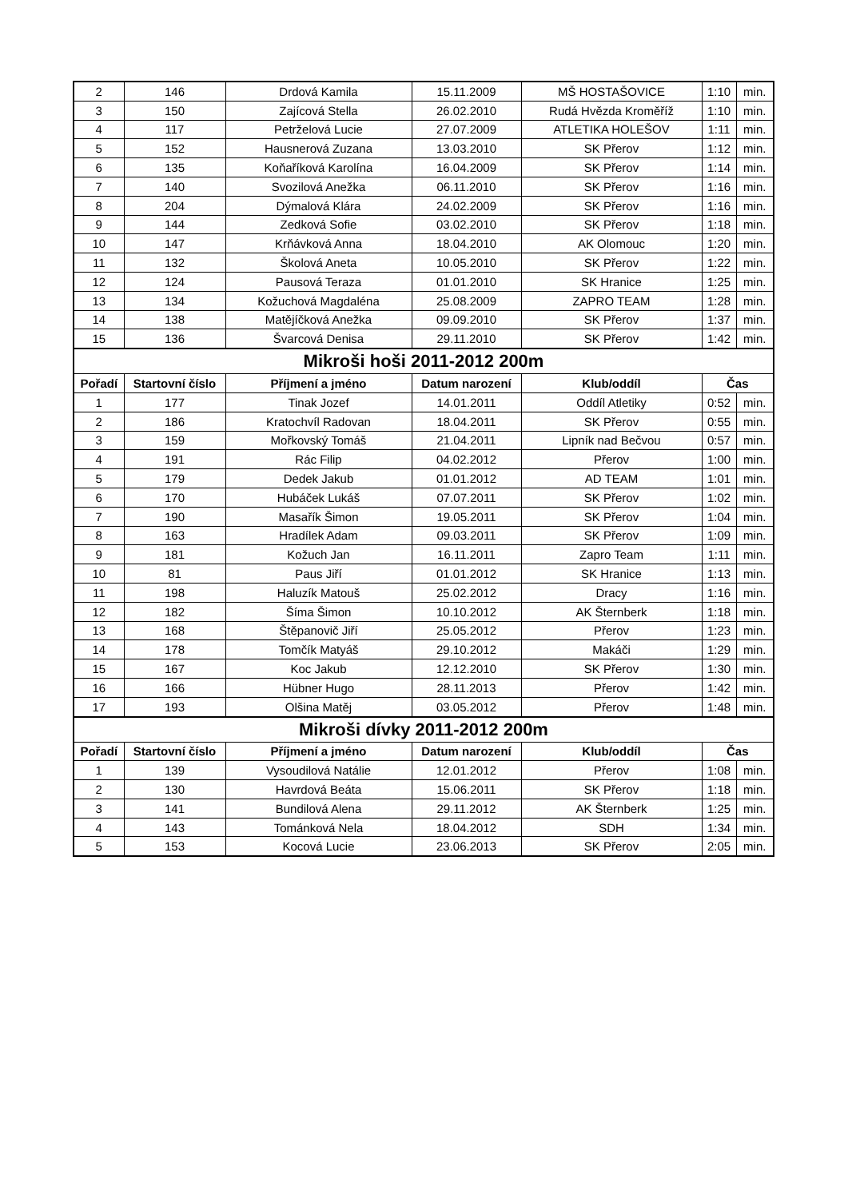| 2 | 146 | Drdová Kamila | 15.11.2009 | MŠ HOSTAŠOVICE | 1:10 | min. |
| 3 | 150 | Zajícová Stella | 26.02.2010 | Rudá Hvězda Kroměříž | 1:10 | min. |
| 4 | 117 | Petrželová Lucie | 27.07.2009 | ATLETIKA HOLEŠOV | 1:11 | min. |
| 5 | 152 | Hausnerová Zuzana | 13.03.2010 | SK Přerov | 1:12 | min. |
| 6 | 135 | Koňaříková Karolína | 16.04.2009 | SK Přerov | 1:14 | min. |
| 7 | 140 | Svozilová Anežka | 06.11.2010 | SK Přerov | 1:16 | min. |
| 8 | 204 | Dýmalová Klára | 24.02.2009 | SK Přerov | 1:16 | min. |
| 9 | 144 | Zedková Sofie | 03.02.2010 | SK Přerov | 1:18 | min. |
| 10 | 147 | Krňávková Anna | 18.04.2010 | AK Olomouc | 1:20 | min. |
| 11 | 132 | Školová Aneta | 10.05.2010 | SK Přerov | 1:22 | min. |
| 12 | 124 | Pausová Teraza | 01.01.2010 | SK Hranice | 1:25 | min. |
| 13 | 134 | Kožuchová Magdaléna | 25.08.2009 | ZAPRO TEAM | 1:28 | min. |
| 14 | 138 | Matějíčková Anežka | 09.09.2010 | SK Přerov | 1:37 | min. |
| 15 | 136 | Švarcová Denisa | 29.11.2010 | SK Přerov | 1:42 | min. |
| Mikroši hoši 2011-2012 200m | | | | | | |
| Pořadí | Startovní číslo | Příjmení a jméno | Datum narození | Klub/oddíl | Čas | |
| 1 | 177 | Tinak Jozef | 14.01.2011 | Oddíl Atletiky | 0:52 | min. |
| 2 | 186 | Kratochvíl Radovan | 18.04.2011 | SK Přerov | 0:55 | min. |
| 3 | 159 | Mořkovský Tomáš | 21.04.2011 | Lipník nad Bečvou | 0:57 | min. |
| 4 | 191 | Rác Filip | 04.02.2012 | Přerov | 1:00 | min. |
| 5 | 179 | Dedek Jakub | 01.01.2012 | AD TEAM | 1:01 | min. |
| 6 | 170 | Hubáček Lukáš | 07.07.2011 | SK Přerov | 1:02 | min. |
| 7 | 190 | Masařík Šimon | 19.05.2011 | SK Přerov | 1:04 | min. |
| 8 | 163 | Hradílek Adam | 09.03.2011 | SK Přerov | 1:09 | min. |
| 9 | 181 | Kožuch Jan | 16.11.2011 | Zapro Team | 1:11 | min. |
| 10 | 81 | Paus Jiří | 01.01.2012 | SK Hranice | 1:13 | min. |
| 11 | 198 | Haluzík Matouš | 25.02.2012 | Dracy | 1:16 | min. |
| 12 | 182 | Šíma Šimon | 10.10.2012 | AK Šternberk | 1:18 | min. |
| 13 | 168 | Štěpanovič Jiří | 25.05.2012 | Přerov | 1:23 | min. |
| 14 | 178 | Tomčík Matyáš | 29.10.2012 | Makáči | 1:29 | min. |
| 15 | 167 | Koc Jakub | 12.12.2010 | SK Přerov | 1:30 | min. |
| 16 | 166 | Hübner Hugo | 28.11.2013 | Přerov | 1:42 | min. |
| 17 | 193 | Olšina Matěj | 03.05.2012 | Přerov | 1:48 | min. |
| Mikroši dívky 2011-2012 200m | | | | | | |
| Pořadí | Startovní číslo | Příjmení a jméno | Datum narození | Klub/oddíl | Čas | |
| 1 | 139 | Vysoudilová Natálie | 12.01.2012 | Přerov | 1:08 | min. |
| 2 | 130 | Havrdová Beáta | 15.06.2011 | SK Přerov | 1:18 | min. |
| 3 | 141 | Bundilová Alena | 29.11.2012 | AK Šternberk | 1:25 | min. |
| 4 | 143 | Tománková Nela | 18.04.2012 | SDH | 1:34 | min. |
| 5 | 153 | Kocová Lucie | 23.06.2013 | SK Přerov | 2:05 | min. |